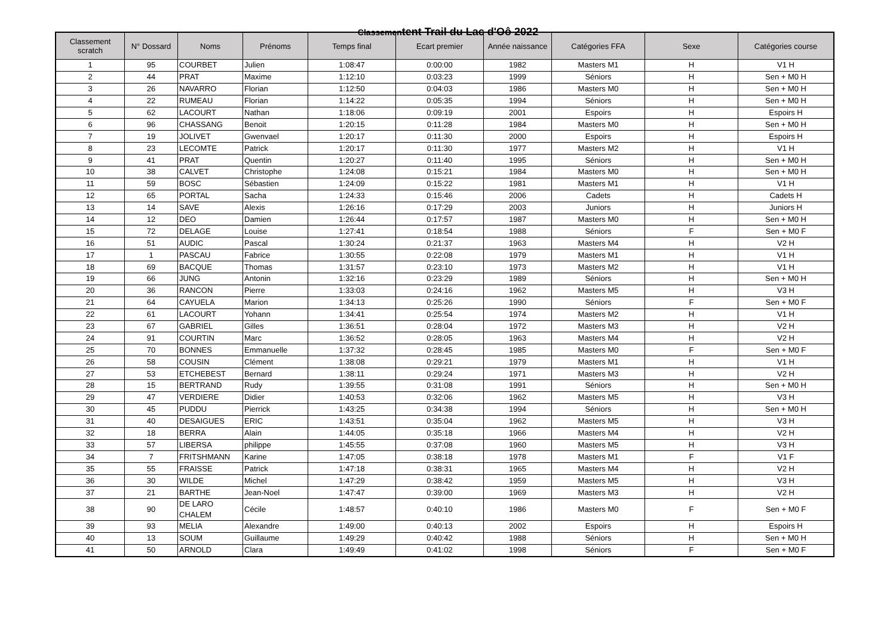Classementent Trail du Lac d'Oô 2022
| Classement scratch | N° Dossard | Noms | Prénoms | Temps final | Ecart premier | Année naissance | Catégories FFA | Sexe | Catégories course |
| --- | --- | --- | --- | --- | --- | --- | --- | --- | --- |
| 1 | 95 | COURBET | Julien | 1:08:47 | 0:00:00 | 1982 | Masters M1 | H | V1 H |
| 2 | 44 | PRAT | Maxime | 1:12:10 | 0:03:23 | 1999 | Séniors | H | Sen + M0 H |
| 3 | 26 | NAVARRO | Florian | 1:12:50 | 0:04:03 | 1986 | Masters M0 | H | Sen + M0 H |
| 4 | 22 | RUMEAU | Florian | 1:14:22 | 0:05:35 | 1994 | Séniors | H | Sen + M0 H |
| 5 | 62 | LACOURT | Nathan | 1:18:06 | 0:09:19 | 2001 | Espoirs | H | Espoirs H |
| 6 | 96 | CHASSANG | Benoit | 1:20:15 | 0:11:28 | 1984 | Masters M0 | H | Sen + M0 H |
| 7 | 19 | JOLIVET | Gwenvael | 1:20:17 | 0:11:30 | 2000 | Espoirs | H | Espoirs H |
| 8 | 23 | LECOMTE | Patrick | 1:20:17 | 0:11:30 | 1977 | Masters M2 | H | V1 H |
| 9 | 41 | PRAT | Quentin | 1:20:27 | 0:11:40 | 1995 | Séniors | H | Sen + M0 H |
| 10 | 38 | CALVET | Christophe | 1:24:08 | 0:15:21 | 1984 | Masters M0 | H | Sen + M0 H |
| 11 | 59 | BOSC | Sébastien | 1:24:09 | 0:15:22 | 1981 | Masters M1 | H | V1 H |
| 12 | 65 | PORTAL | Sacha | 1:24:33 | 0:15:46 | 2006 | Cadets | H | Cadets H |
| 13 | 14 | SAVE | Alexis | 1:26:16 | 0:17:29 | 2003 | Juniors | H | Juniors H |
| 14 | 12 | DEO | Damien | 1:26:44 | 0:17:57 | 1987 | Masters M0 | H | Sen + M0 H |
| 15 | 72 | DELAGE | Louise | 1:27:41 | 0:18:54 | 1988 | Séniors | F | Sen + M0 F |
| 16 | 51 | AUDIC | Pascal | 1:30:24 | 0:21:37 | 1963 | Masters M4 | H | V2 H |
| 17 | 1 | PASCAU | Fabrice | 1:30:55 | 0:22:08 | 1979 | Masters M1 | H | V1 H |
| 18 | 69 | BACQUE | Thomas | 1:31:57 | 0:23:10 | 1973 | Masters M2 | H | V1 H |
| 19 | 66 | JUNG | Antonin | 1:32:16 | 0:23:29 | 1989 | Séniors | H | Sen + M0 H |
| 20 | 36 | RANCON | Pierre | 1:33:03 | 0:24:16 | 1962 | Masters M5 | H | V3 H |
| 21 | 64 | CAYUELA | Marion | 1:34:13 | 0:25:26 | 1990 | Séniors | F | Sen + M0 F |
| 22 | 61 | LACOURT | Yohann | 1:34:41 | 0:25:54 | 1974 | Masters M2 | H | V1 H |
| 23 | 67 | GABRIEL | Gilles | 1:36:51 | 0:28:04 | 1972 | Masters M3 | H | V2 H |
| 24 | 91 | COURTIN | Marc | 1:36:52 | 0:28:05 | 1963 | Masters M4 | H | V2 H |
| 25 | 70 | BONNES | Emmanuelle | 1:37:32 | 0:28:45 | 1985 | Masters M0 | F | Sen + M0 F |
| 26 | 58 | COUSIN | Clément | 1:38:08 | 0:29:21 | 1979 | Masters M1 | H | V1 H |
| 27 | 53 | ETCHEBEST | Bernard | 1:38:11 | 0:29:24 | 1971 | Masters M3 | H | V2 H |
| 28 | 15 | BERTRAND | Rudy | 1:39:55 | 0:31:08 | 1991 | Séniors | H | Sen + M0 H |
| 29 | 47 | VERDIERE | Didier | 1:40:53 | 0:32:06 | 1962 | Masters M5 | H | V3 H |
| 30 | 45 | PUDDU | Pierrick | 1:43:25 | 0:34:38 | 1994 | Séniors | H | Sen + M0 H |
| 31 | 40 | DESAIGUES | ERIC | 1:43:51 | 0:35:04 | 1962 | Masters M5 | H | V3 H |
| 32 | 18 | BERRA | Alain | 1:44:05 | 0:35:18 | 1966 | Masters M4 | H | V2 H |
| 33 | 57 | LIBERSA | philippe | 1:45:55 | 0:37:08 | 1960 | Masters M5 | H | V3 H |
| 34 | 7 | FRITSHMANN | Karine | 1:47:05 | 0:38:18 | 1978 | Masters M1 | F | V1 F |
| 35 | 55 | FRAISSE | Patrick | 1:47:18 | 0:38:31 | 1965 | Masters M4 | H | V2 H |
| 36 | 30 | WILDE | Michel | 1:47:29 | 0:38:42 | 1959 | Masters M5 | H | V3 H |
| 37 | 21 | BARTHE | Jean-Noel | 1:47:47 | 0:39:00 | 1969 | Masters M3 | H | V2 H |
| 38 | 90 | DE LARO CHALEM | Cécile | 1:48:57 | 0:40:10 | 1986 | Masters M0 | F | Sen + M0 F |
| 39 | 93 | MELIA | Alexandre | 1:49:00 | 0:40:13 | 2002 | Espoirs | H | Espoirs H |
| 40 | 13 | SOUM | Guillaume | 1:49:29 | 0:40:42 | 1988 | Séniors | H | Sen + M0 H |
| 41 | 50 | ARNOLD | Clara | 1:49:49 | 0:41:02 | 1998 | Séniors | F | Sen + M0 F |